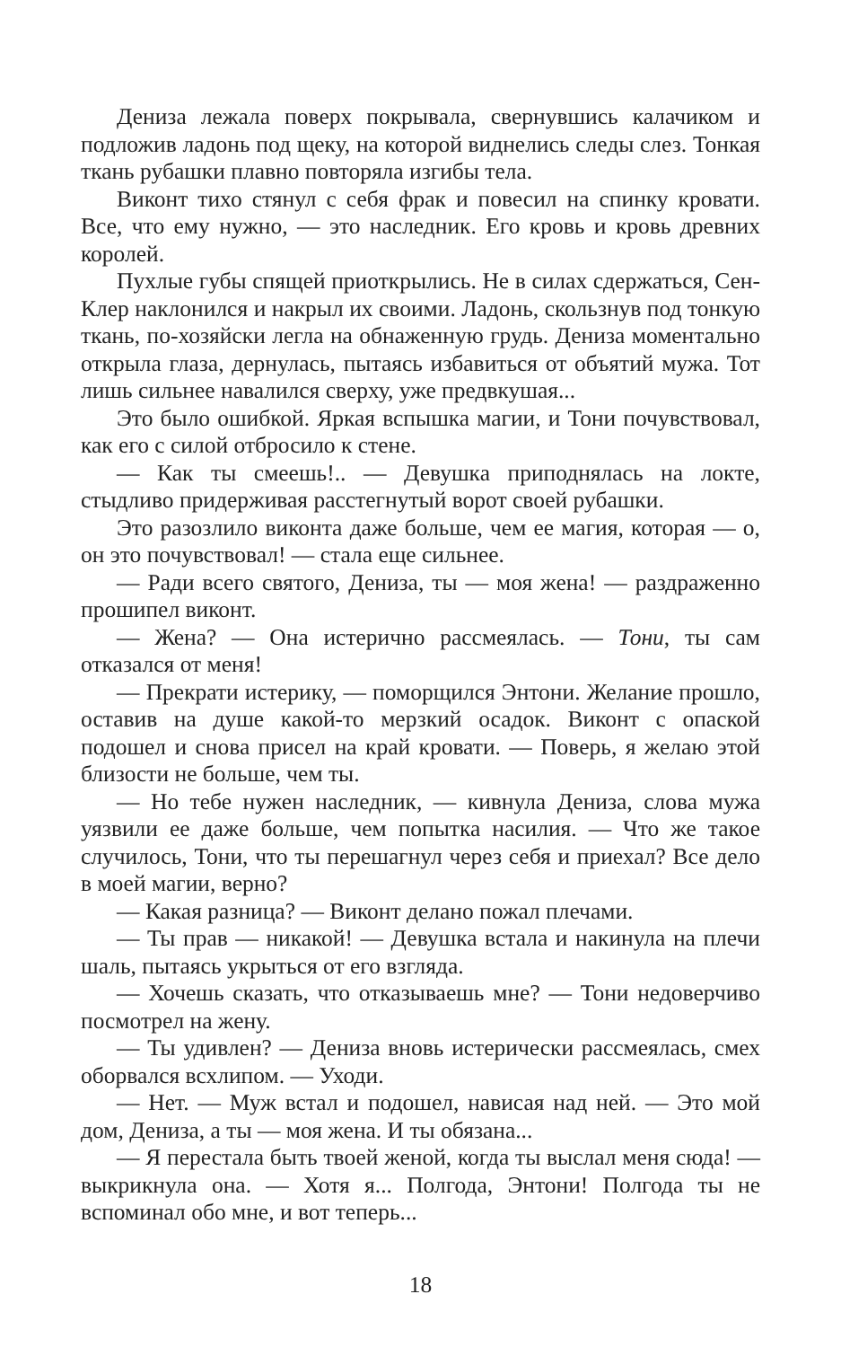Дениза лежала поверх покрывала, свернувшись калачиком и подложив ладонь под щеку, на которой виднелись следы слез. Тонкая ткань рубашки плавно повторяла изгибы тела.
Виконт тихо стянул с себя фрак и повесил на спинку кровати. Все, что ему нужно, — это наследник. Его кровь и кровь древних королей.
Пухлые губы спящей приоткрылись. Не в силах сдержаться, Сен-Клер наклонился и накрыл их своими. Ладонь, скользнув под тонкую ткань, по-хозяйски легла на обнаженную грудь. Дениза моментально открыла глаза, дернулась, пытаясь избавиться от объятий мужа. Тот лишь сильнее навалился сверху, уже предвкушая...
Это было ошибкой. Яркая вспышка магии, и Тони почувствовал, как его с силой отбросило к стене.
— Как ты смеешь!.. — Девушка приподнялась на локте, стыдливо придерживая расстегнутый ворот своей рубашки.
Это разозлило виконта даже больше, чем ее магия, которая — о, он это почувствовал! — стала еще сильнее.
— Ради всего святого, Дениза, ты — моя жена! — раздраженно прошипел виконт.
— Жена? — Она истерично рассмеялась. — Тони, ты сам отказался от меня!
— Прекрати истерику, — поморщился Энтони. Желание прошло, оставив на душе какой-то мерзкий осадок. Виконт с опаской подошел и снова присел на край кровати. — Поверь, я желаю этой близости не больше, чем ты.
— Но тебе нужен наследник, — кивнула Дениза, слова мужа уязвили ее даже больше, чем попытка насилия. — Что же такое случилось, Тони, что ты перешагнул через себя и приехал? Все дело в моей магии, верно?
— Какая разница? — Виконт делано пожал плечами.
— Ты прав — никакой! — Девушка встала и накинула на плечи шаль, пытаясь укрыться от его взгляда.
— Хочешь сказать, что отказываешь мне? — Тони недоверчиво посмотрел на жену.
— Ты удивлен? — Дениза вновь истерически рассмеялась, смех оборвался всхлипом. — Уходи.
— Нет. — Муж встал и подошел, нависая над ней. — Это мой дом, Дениза, а ты — моя жена. И ты обязана...
— Я перестала быть твоей женой, когда ты выслал меня сюда! — выкрикнула она. — Хотя я... Полгода, Энтони! Полгода ты не вспоминал обо мне, и вот теперь...
18